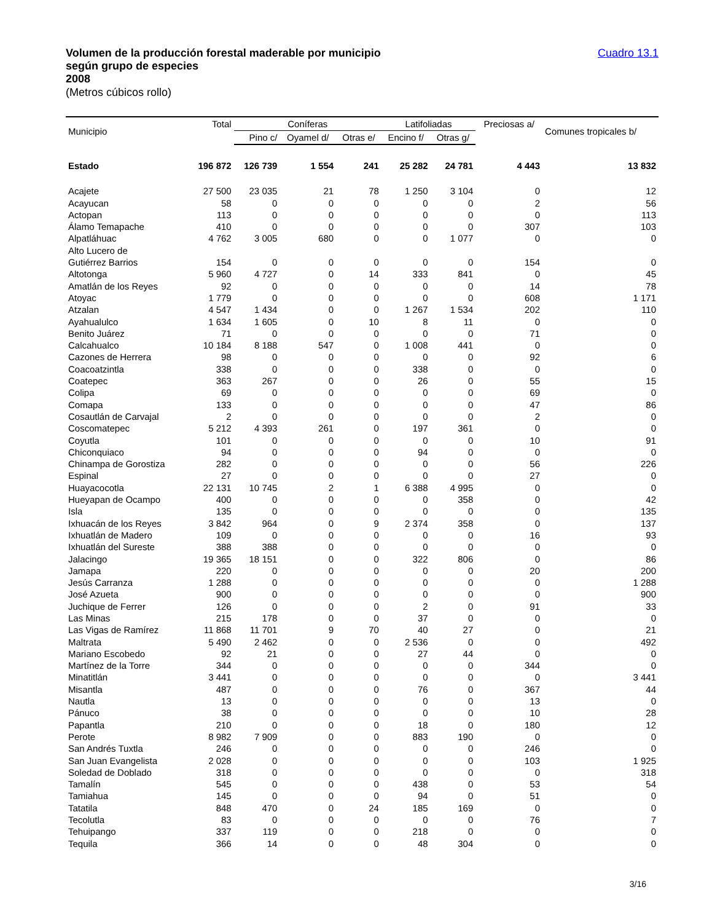Volumen de la producción forestal maderable por municipio
según grupo de especies
2008
(Metros cúbicos rollo)
Cuadro 13.1
| Municipio | Total | Coníferas | | | Latifoliadas | | Preciosas a/ | Comunes tropicales b/ |
| --- | --- | --- | --- | --- | --- | --- | --- | --- |
| | | Pino c/ | Oyamel d/ | Otras e/ | Encino f/ | Otras g/ | | |
| Estado | 196 872 | 126 739 | 1 554 | 241 | 25 282 | 24 781 | 4 443 | 13 832 |
| Acajete | 27 500 | 23 035 | 21 | 78 | 1 250 | 3 104 | 0 | 12 |
| Acayucan | 58 | 0 | 0 | 0 | 0 | 0 | 2 | 56 |
| Actopan | 113 | 0 | 0 | 0 | 0 | 0 | 0 | 113 |
| Álamo Temapache | 410 | 0 | 0 | 0 | 0 | 0 | 307 | 103 |
| Alpatláhuac | 4 762 | 3 005 | 680 | 0 | 0 | 1 077 | 0 | 0 |
| Alto Lucero de Gutiérrez Barrios | 154 | 0 | 0 | 0 | 0 | 0 | 154 | 0 |
| Altotonga | 5 960 | 4 727 | 0 | 14 | 333 | 841 | 0 | 45 |
| Amatlán de los Reyes | 92 | 0 | 0 | 0 | 0 | 0 | 14 | 78 |
| Atoyac | 1 779 | 0 | 0 | 0 | 0 | 0 | 608 | 1 171 |
| Atzalan | 4 547 | 1 434 | 0 | 0 | 1 267 | 1 534 | 202 | 110 |
| Ayahualulco | 1 634 | 1 605 | 0 | 10 | 8 | 11 | 0 | 0 |
| Benito Juárez | 71 | 0 | 0 | 0 | 0 | 0 | 71 | 0 |
| Calcahualco | 10 184 | 8 188 | 547 | 0 | 1 008 | 441 | 0 | 0 |
| Cazones de Herrera | 98 | 0 | 0 | 0 | 0 | 0 | 92 | 6 |
| Coacoatzintla | 338 | 0 | 0 | 0 | 338 | 0 | 0 | 0 |
| Coatepec | 363 | 267 | 0 | 0 | 26 | 0 | 55 | 15 |
| Colipa | 69 | 0 | 0 | 0 | 0 | 0 | 69 | 0 |
| Comapa | 133 | 0 | 0 | 0 | 0 | 0 | 47 | 86 |
| Cosautlán de Carvajal | 2 | 0 | 0 | 0 | 0 | 0 | 2 | 0 |
| Coscomatepec | 5 212 | 4 393 | 261 | 0 | 197 | 361 | 0 | 0 |
| Coyutla | 101 | 0 | 0 | 0 | 0 | 0 | 10 | 91 |
| Chiconquiaco | 94 | 0 | 0 | 0 | 94 | 0 | 0 | 0 |
| Chinampa de Gorostiza | 282 | 0 | 0 | 0 | 0 | 0 | 56 | 226 |
| Espinal | 27 | 0 | 0 | 0 | 0 | 0 | 27 | 0 |
| Huayacocotla | 22 131 | 10 745 | 2 | 1 | 6 388 | 4 995 | 0 | 0 |
| Hueyapan de Ocampo | 400 | 0 | 0 | 0 | 0 | 358 | 0 | 42 |
| Isla | 135 | 0 | 0 | 0 | 0 | 0 | 0 | 135 |
| Ixhuacán de los Reyes | 3 842 | 964 | 0 | 9 | 2 374 | 358 | 0 | 137 |
| Ixhuatlán de Madero | 109 | 0 | 0 | 0 | 0 | 0 | 16 | 93 |
| Ixhuatlán del Sureste | 388 | 388 | 0 | 0 | 0 | 0 | 0 | 0 |
| Jalacingo | 19 365 | 18 151 | 0 | 0 | 322 | 806 | 0 | 86 |
| Jamapa | 220 | 0 | 0 | 0 | 0 | 0 | 20 | 200 |
| Jesús Carranza | 1 288 | 0 | 0 | 0 | 0 | 0 | 0 | 1 288 |
| José Azueta | 900 | 0 | 0 | 0 | 0 | 0 | 0 | 900 |
| Juchique de Ferrer | 126 | 0 | 0 | 0 | 2 | 0 | 91 | 33 |
| Las Minas | 215 | 178 | 0 | 0 | 37 | 0 | 0 | 0 |
| Las Vigas de Ramírez | 11 868 | 11 701 | 9 | 70 | 40 | 27 | 0 | 21 |
| Maltrata | 5 490 | 2 462 | 0 | 0 | 2 536 | 0 | 0 | 492 |
| Mariano Escobedo | 92 | 21 | 0 | 0 | 27 | 44 | 0 | 0 |
| Martínez de la Torre | 344 | 0 | 0 | 0 | 0 | 0 | 344 | 0 |
| Minatitlán | 3 441 | 0 | 0 | 0 | 0 | 0 | 0 | 3 441 |
| Misantla | 487 | 0 | 0 | 0 | 76 | 0 | 367 | 44 |
| Nautla | 13 | 0 | 0 | 0 | 0 | 0 | 13 | 0 |
| Pánuco | 38 | 0 | 0 | 0 | 0 | 0 | 10 | 28 |
| Papantla | 210 | 0 | 0 | 0 | 18 | 0 | 180 | 12 |
| Perote | 8 982 | 7 909 | 0 | 0 | 883 | 190 | 0 | 0 |
| San Andrés Tuxtla | 246 | 0 | 0 | 0 | 0 | 0 | 246 | 0 |
| San Juan Evangelista | 2 028 | 0 | 0 | 0 | 0 | 0 | 103 | 1 925 |
| Soledad de Doblado | 318 | 0 | 0 | 0 | 0 | 0 | 0 | 318 |
| Tamalín | 545 | 0 | 0 | 0 | 438 | 0 | 53 | 54 |
| Tamiahua | 145 | 0 | 0 | 0 | 94 | 0 | 51 | 0 |
| Tatatila | 848 | 470 | 0 | 24 | 185 | 169 | 0 | 0 |
| Tecolutla | 83 | 0 | 0 | 0 | 0 | 0 | 76 | 7 |
| Tehuipango | 337 | 119 | 0 | 0 | 218 | 0 | 0 | 0 |
| Tequila | 366 | 14 | 0 | 0 | 48 | 304 | 0 | 0 |
3/16